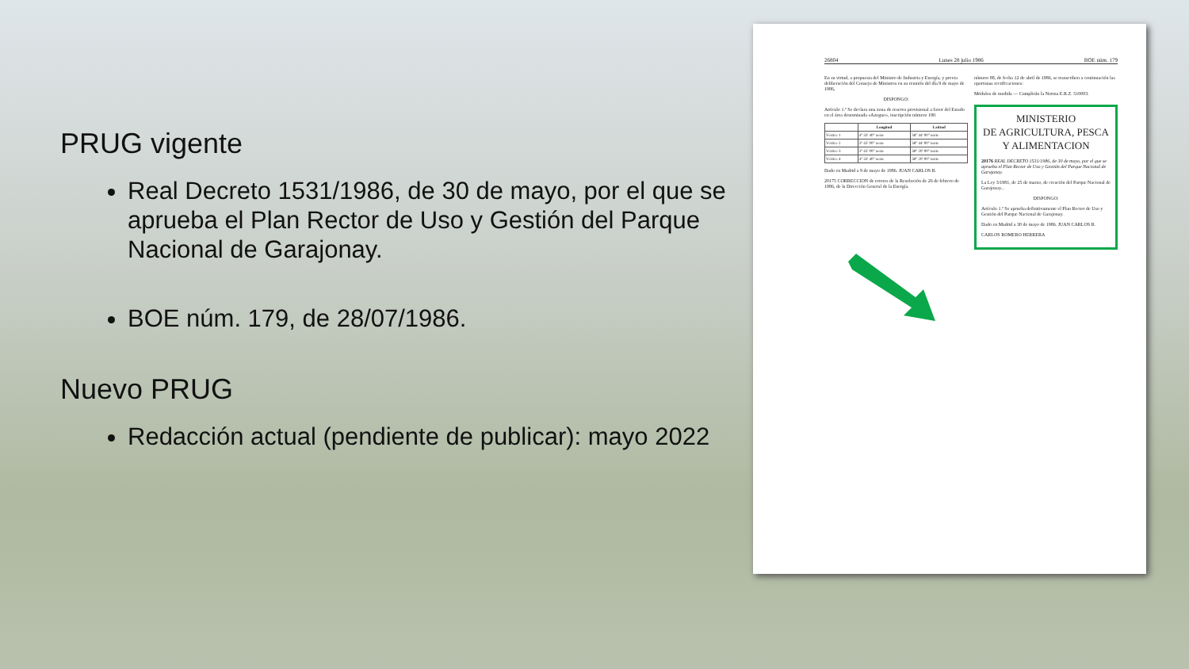PRUG vigente
Real Decreto 1531/1986, de 30 de mayo, por el que se aprueba el Plan Rector de Uso y Gestión del Parque Nacional de Garajonay.
BOE núm. 179, de 28/07/1986.
Nuevo PRUG
Redacción actual (pendiente de publicar): mayo 2022
26804 Lunes 28 julio 1986 BOE núm. 179
En su virtud, a propuesta del Ministro de Industria y Energía, y previa deliberación del Consejo de Ministros en su reunión del día 9 de mayo de 1986,
DISPONGO:
Artículo 1.º Se declara una zona de reserva provisional a favor del Estado en el área denominada «Azogue», inscripción número 190.
| | Longitud | Latitud |
| --- | --- | --- |
| Vértice 1 | 4° 33' 40" oeste | 38° 44' 00" norte |
| Vértice 2 | 3° 45' 00" oeste | 38° 44' 00" norte |
| Vértice 3 | 3° 45' 00" oeste | 38° 20' 00" norte |
| Vértice 4 | 4° 33' 40" oeste | 38° 20' 00" norte |
Dado en Madrid a 9 de mayo de 1986. JUAN CARLOS R.
20175 CORRECCION de errores de la Resolución de 26 de febrero de 1986, de la Dirección General de la Energía.
número 88, de fecha 12 de abril de 1986, se transcriben a continuación las oportunas rectificaciones:
Módulos de medida — Cumplirán la Norma E.R.Z. 510003.
MINISTERIO
DE AGRICULTURA, PESCA
Y ALIMENTACION
20176 REAL DECRETO 1531/1986, de 30 de mayo, por el que se aprueba el Plan Rector de Uso y Gestión del Parque Nacional de Garajonay.
La Ley 3/1981, de 25 de marzo, de creación del Parque Nacional de Garajonay...
DISPONGO:
Artículo 1.º Se aprueba definitivamente el Plan Rector de Uso y Gestión del Parque Nacional de Garajonay.
Dado en Madrid a 30 de mayo de 1986. JUAN CARLOS R.
CARLOS ROMERO HERRERA